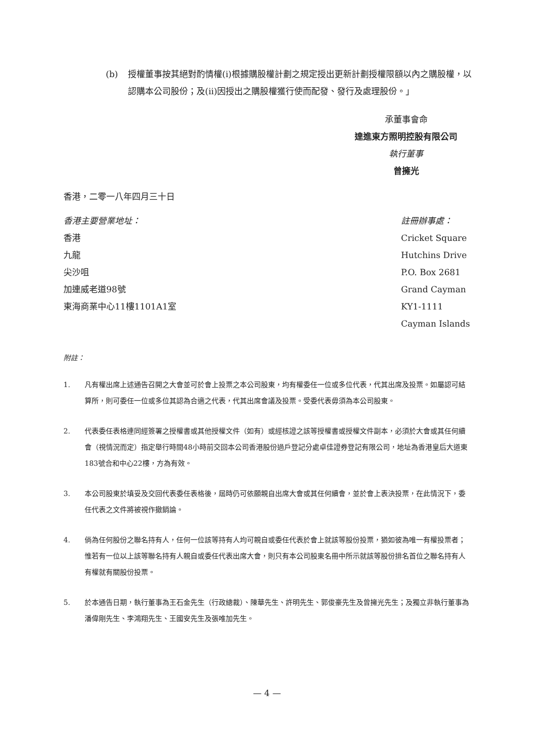(b) 授權董事按其絕對酌情權(i)根據購股權計劃之規定授出更新計劃授權限額以內之購股權，以認購本公司股份；及(ii)因授出之購股權獲行使而配發、發行及處理股份。」
承董事會命
達進東方照明控股有限公司
執行董事
曾擁光
香港，二零一八年四月三十日
香港主要營業地址：
香港
九龍
尖沙咀
加連威老道98號
東海商業中心11樓1101A1室
註冊辦事處：
Cricket Square
Hutchins Drive
P.O. Box 2681
Grand Cayman
KY1-1111
Cayman Islands
附註：
1. 凡有權出席上述通告召開之大會並可於會上投票之本公司股東，均有權委任一位或多位代表，代其出席及投票。如屬認可結算所，則可委任一位或多位其認為合適之代表，代其出席會議及投票。受委代表毋須為本公司股東。
2. 代表委任表格連同經簽署之授權書或其他授權文件（如有）或經核證之該等授權書或授權文件副本，必須於大會或其任何續會（視情況而定）指定舉行時間48小時前交回本公司香港股份過戶登記分處卓佳證券登記有限公司，地址為香港皇后大道東183號合和中心22樓，方為有效。
3. 本公司股東於填妥及交回代表委任表格後，屆時仍可依願親自出席大會或其任何續會，並於會上表決投票，在此情況下，委任代表之文件將被視作撤銷論。
4. 倘為任何股份之聯名持有人，任何一位該等持有人均可親自或委任代表於會上就該等股份投票，猶如彼為唯一有權投票者；惟若有一位以上該等聯名持有人親自或委任代表出席大會，則只有本公司股東名冊中所示就該等股份排名首位之聯名持有人有權就有關股份投票。
5. 於本通告日期，執行董事為王石金先生（行政總裁）、陳華先生、許明先生、郭俊豪先生及曾擁光先生；及獨立非執行董事為潘偉剛先生、李鴻翔先生、王國安先生及張唯加先生。
— 4 —